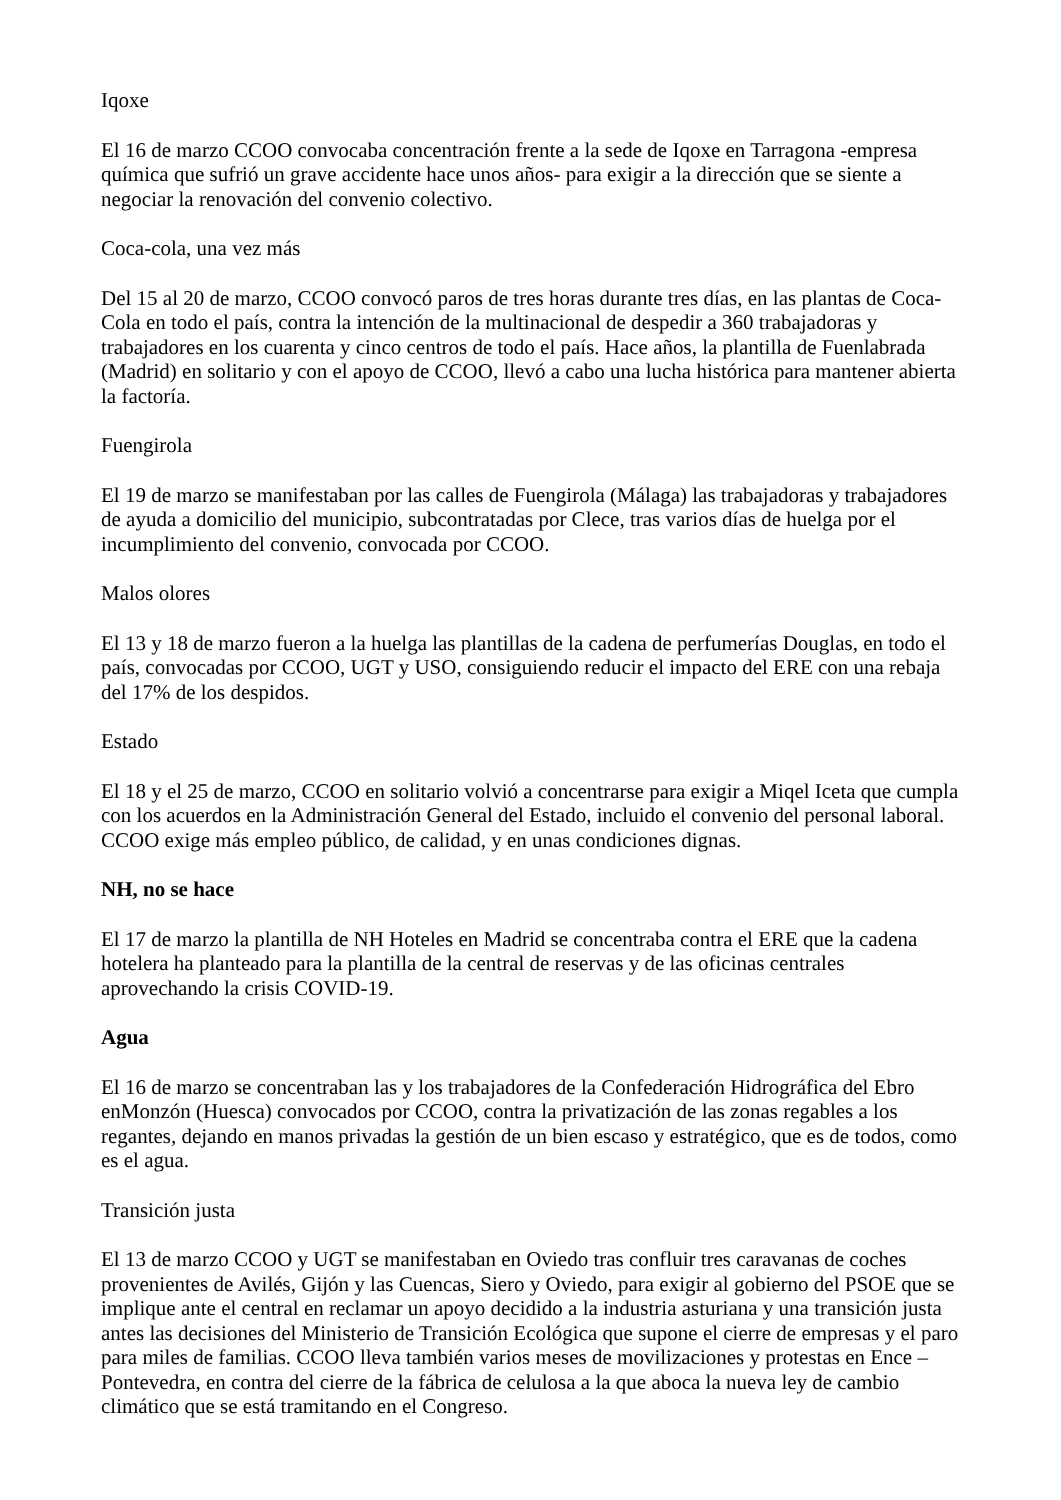Iqoxe
El 16 de marzo CCOO convocaba concentración frente a la sede de Iqoxe en Tarragona -empresa química que sufrió un grave accidente hace unos años- para exigir a la dirección que se siente a negociar la renovación del convenio colectivo.
Coca-cola, una vez más
Del 15 al 20 de marzo, CCOO convocó paros de tres horas durante tres días, en las plantas de Coca-Cola en todo el país, contra la intención de la multinacional de despedir a 360 trabajadoras y trabajadores en los cuarenta y cinco centros de todo el país. Hace años, la plantilla de Fuenlabrada (Madrid) en solitario y con el apoyo de CCOO, llevó a cabo una lucha histórica para mantener abierta la factoría.
Fuengirola
El 19 de marzo se manifestaban por las calles de Fuengirola (Málaga) las trabajadoras y trabajadores de ayuda a domicilio del municipio, subcontratadas por Clece, tras varios días de huelga por el incumplimiento del convenio, convocada por CCOO.
Malos olores
El 13 y 18 de marzo fueron a la huelga las plantillas de la cadena de perfumerías Douglas, en todo el país, convocadas por CCOO, UGT y USO, consiguiendo reducir el impacto del ERE con una rebaja del 17% de los despidos.
Estado
El 18 y el 25 de marzo, CCOO en solitario volvió a concentrarse para exigir a Miqel Iceta que cumpla con los acuerdos en la Administración General del Estado, incluido el convenio del personal laboral. CCOO exige más empleo público, de calidad, y en unas condiciones dignas.
NH, no se hace
El 17 de marzo la plantilla de NH Hoteles en Madrid se concentraba contra el ERE que la cadena hotelera ha planteado para la plantilla de la central de reservas y de las oficinas centrales aprovechando la crisis COVID-19.
Agua
El 16 de marzo se concentraban las y los trabajadores de la Confederación Hidrográfica del Ebro enMonzón (Huesca) convocados por CCOO, contra la privatización de las zonas regables a los regantes, dejando en manos privadas la gestión de un bien escaso y estratégico, que es de todos, como es el agua.
Transición justa
El 13 de marzo CCOO y UGT se manifestaban en Oviedo tras confluir tres caravanas de coches provenientes de Avilés, Gijón y las Cuencas, Siero y Oviedo, para exigir al gobierno del PSOE que se implique ante el central en reclamar un apoyo decidido a la industria asturiana y una transición justa antes las decisiones del Ministerio de Transición Ecológica que supone el cierre de empresas y el paro para miles de familias. CCOO lleva también varios meses de movilizaciones y protestas en Ence – Pontevedra, en contra del cierre de la fábrica de celulosa a la que aboca la nueva ley de cambio climático que se está tramitando en el Congreso.